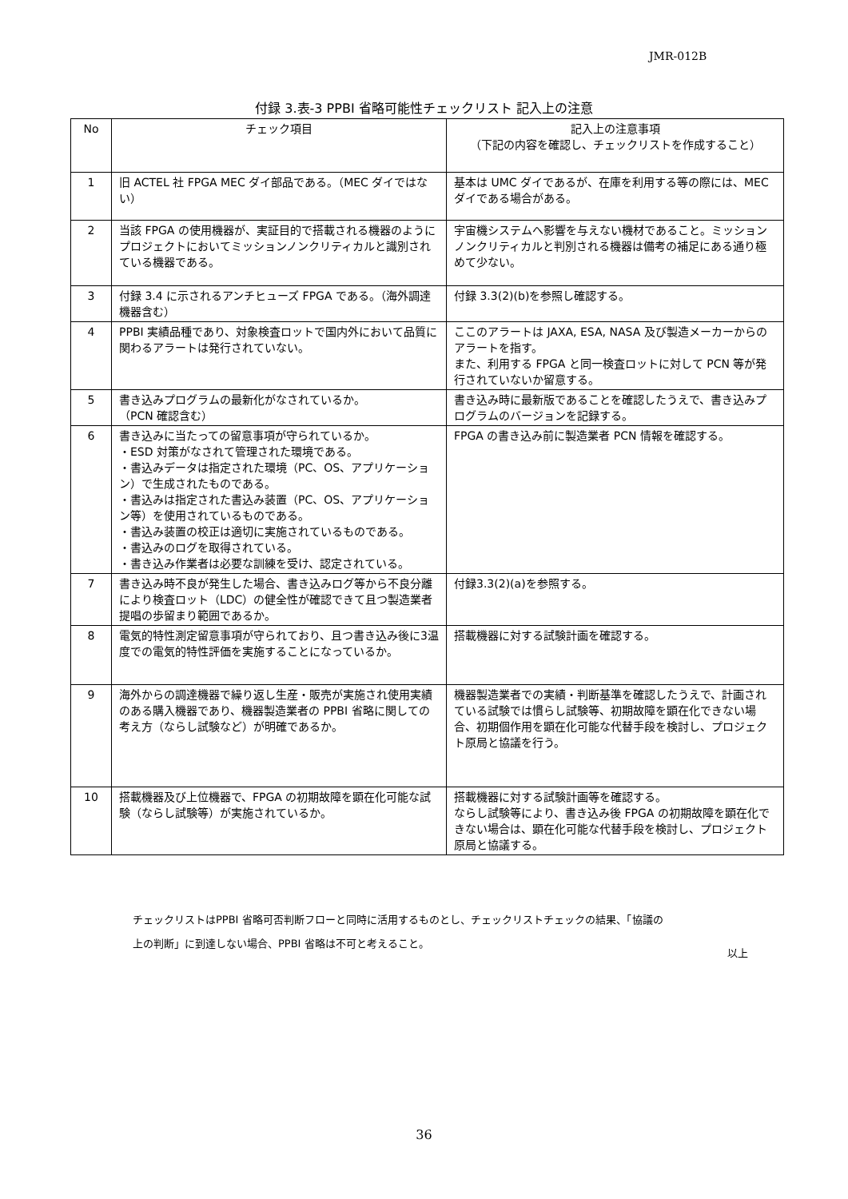JMR-012B
付録 3.表-3 PPBI 省略可能性チェックリスト 記入上の注意
| No | チェック項目 | 記入上の注意事項 （下記の内容を確認し、チェックリストを作成すること） |
| --- | --- | --- |
| 1 | 旧 ACTEL 社 FPGA MEC ダイ部品である。（MEC ダイではない） | 基本は UMC ダイであるが、在庫を利用する等の際には、MEC ダイである場合がある。 |
| 2 | 当該 FPGA の使用機器が、実証目的で搭載される機器のようにプロジェクトにおいてミッションノンクリティカルと識別されている機器である。 | 宇宙機システムへ影響を与えない機材であること。ミッションノンクリティカルと判別される機器は備考の補足にある通り極めて少ない。 |
| 3 | 付録 3.4 に示されるアンチヒューズ FPGA である。（海外調達機器含む） | 付録 3.3(2)(b)を参照し確認する。 |
| 4 | PPBI 実績品種であり、対象検査ロットで国内外において品質に関わるアラートは発行されていない。 | ここのアラートは JAXA, ESA, NASA 及び製造メーカーからのアラートを指す。 また、利用する FPGA と同一検査ロットに対して PCN 等が発行されていないか留意する。 |
| 5 | 書き込みプログラムの最新化がなされているか。 （PCN 確認含む） | 書き込み時に最新版であることを確認したうえで、書き込みプログラムのバージョンを記録する。 |
| 6 | 書き込みに当たっての留意事項が守られているか。 ・ESD 対策がなされて管理された環境である。 ・書込みデータは指定された環境（PC、OS、アプリケーション）で生成されたものである。 ・書込みは指定された書込み装置（PC、OS、アプリケーション等）を使用されているものである。 ・書込み装置の校正は適切に実施されているものである。 ・書込みのログを取得されている。 ・書き込み作業者は必要な訓練を受け、認定されている。 | FPGA の書き込み前に製造業者 PCN 情報を確認する。 |
| 7 | 書き込み時不良が発生した場合、書き込みログ等から不良分離により検査ロット（LDC）の健全性が確認できて且つ製造業者提唱の歩留まり範囲であるか。 | 付録3.3(2)(a)を参照する。 |
| 8 | 電気的特性測定留意事項が守られており、且つ書き込み後に3温度での電気的特性評価を実施することになっているか。 | 搭載機器に対する試験計画を確認する。 |
| 9 | 海外からの調達機器で繰り返し生産・販売が実施され使用実績のある購入機器であり、機器製造業者の PPBI 省略に関しての考え方（ならし試験など）が明確であるか。 | 機器製造業者での実績・判断基準を確認したうえで、計画されている試験では慣らし試験等、初期故障を顕在化できない場合、初期個作用を顕在化可能な代替手段を検討し、プロジェクト原局と協議を行う。 |
| 10 | 搭載機器及び上位機器で、FPGA の初期故障を顕在化可能な試験（ならし試験等）が実施されているか。 | 搭載機器に対する試験計画等を確認する。 ならし試験等により、書き込み後 FPGA の初期故障を顕在化できない場合は、顕在化可能な代替手段を検討し、プロジェクト原局と協議する。 |
チェックリストはPPBI 省略可否判断フローと同時に活用するものとし、チェックリストチェックの結果、「協議の
上の判断」に到達しない場合、PPBI 省略は不可と考えること。
以上
36